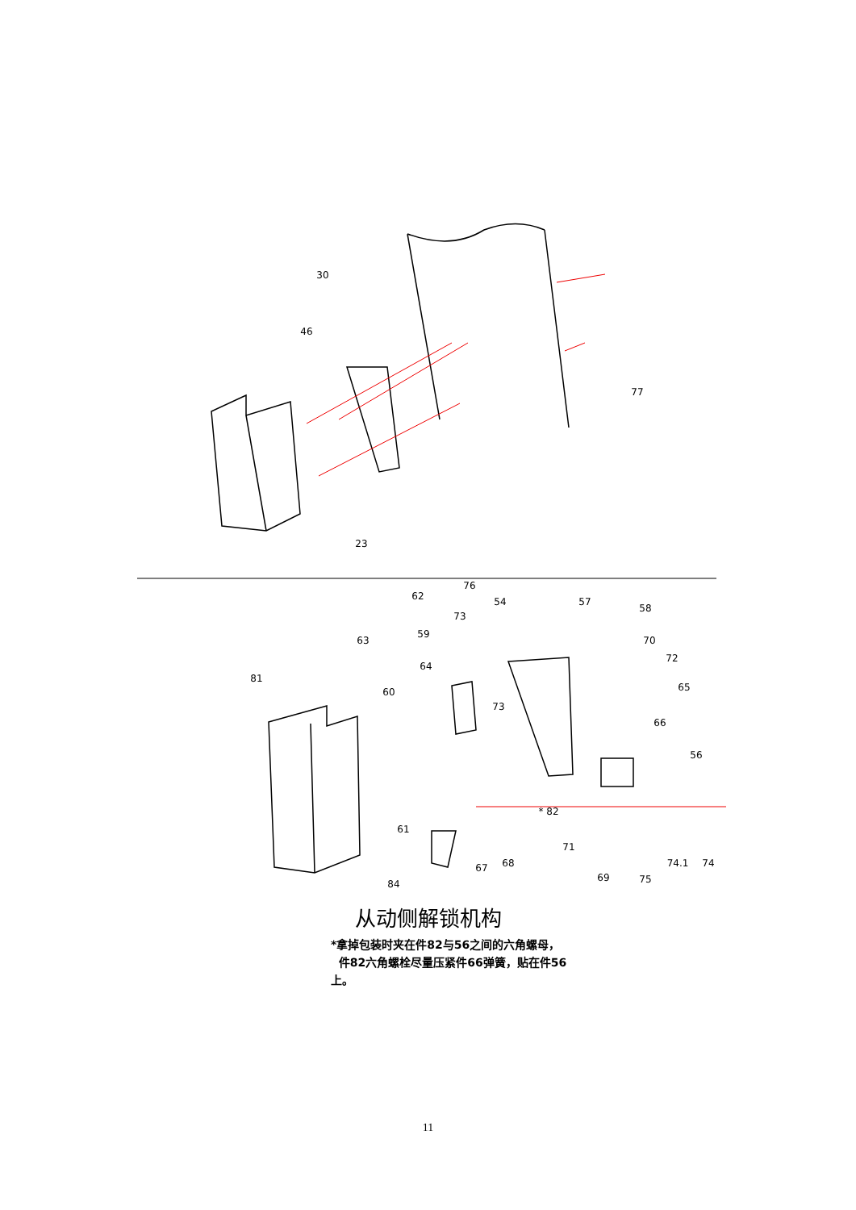30
46
77
23
62
76
54
57
58
73
63
59
70
72
81
64
60
73
65
66
56
* 82
61
71
67
68
74.1
74
69
75
84
从动侧解锁机构
*拿掉包装时夹在件82与56之间的六角螺母，
件82六角螺栓尽量压紧件66弹簧，贴在件56
上。
11